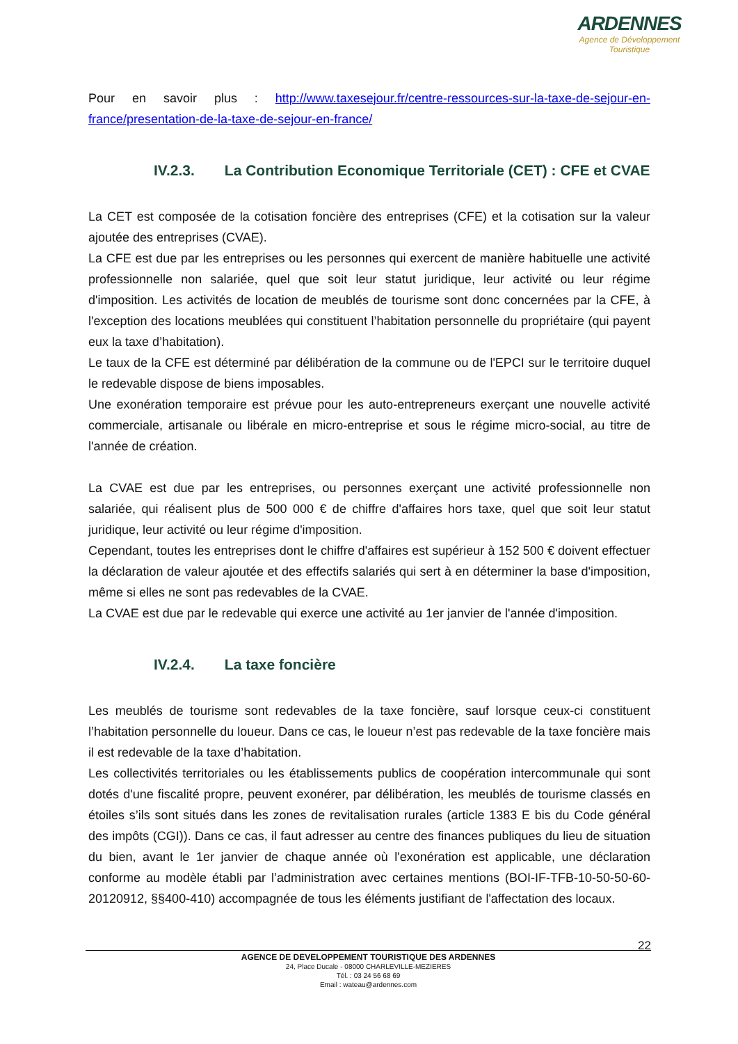ARDENNES
Agence de Développement
Touristique
Pour en savoir plus : http://www.taxesejour.fr/centre-ressources-sur-la-taxe-de-sejour-en-france/presentation-de-la-taxe-de-sejour-en-france/
IV.2.3. La Contribution Economique Territoriale (CET) : CFE et CVAE
La CET est composée de la cotisation foncière des entreprises (CFE) et la cotisation sur la valeur ajoutée des entreprises (CVAE).
La CFE est due par les entreprises ou les personnes qui exercent de manière habituelle une activité professionnelle non salariée, quel que soit leur statut juridique, leur activité ou leur régime d'imposition. Les activités de location de meublés de tourisme sont donc concernées par la CFE, à l'exception des locations meublées qui constituent l’habitation personnelle du propriétaire (qui payent eux la taxe d’habitation).
Le taux de la CFE est déterminé par délibération de la commune ou de l'EPCI sur le territoire duquel le redevable dispose de biens imposables.
Une exonération temporaire est prévue pour les auto-entrepreneurs exerçant une nouvelle activité commerciale, artisanale ou libérale en micro-entreprise et sous le régime micro-social, au titre de l'année de création.
La CVAE est due par les entreprises, ou personnes exerçant une activité professionnelle non salariée, qui réalisent plus de 500 000 € de chiffre d'affaires hors taxe, quel que soit leur statut juridique, leur activité ou leur régime d'imposition.
Cependant, toutes les entreprises dont le chiffre d'affaires est supérieur à 152 500 € doivent effectuer la déclaration de valeur ajoutée et des effectifs salariés qui sert à en déterminer la base d'imposition, même si elles ne sont pas redevables de la CVAE.
La CVAE est due par le redevable qui exerce une activité au 1er janvier de l'année d'imposition.
IV.2.4. La taxe foncière
Les meublés de tourisme sont redevables de la taxe foncière, sauf lorsque ceux-ci constituent l’habitation personnelle du loueur. Dans ce cas, le loueur n’est pas redevable de la taxe foncière mais il est redevable de la taxe d’habitation.
Les collectivités territoriales ou les établissements publics de coopération intercommunale qui sont dotés d'une fiscalité propre, peuvent exonérer, par délibération, les meublés de tourisme classés en étoiles s’ils sont situés dans les zones de revitalisation rurales (article 1383 E bis du Code général des impôts (CGI)). Dans ce cas, il faut adresser au centre des finances publiques du lieu de situation du bien, avant le 1er janvier de chaque année où l'exonération est applicable, une déclaration conforme au modèle établi par l’administration avec certaines mentions (BOI-IF-TFB-10-50-50-60-20120912, §§400-410) accompagnée de tous les éléments justifiant de l'affectation des locaux.
22
AGENCE DE DEVELOPPEMENT TOURISTIQUE DES ARDENNES
24, Place Ducale - 08000 CHARLEVILLE-MEZIERES
Tél. : 03 24 56 68 69
Email : wateau@ardennes.com